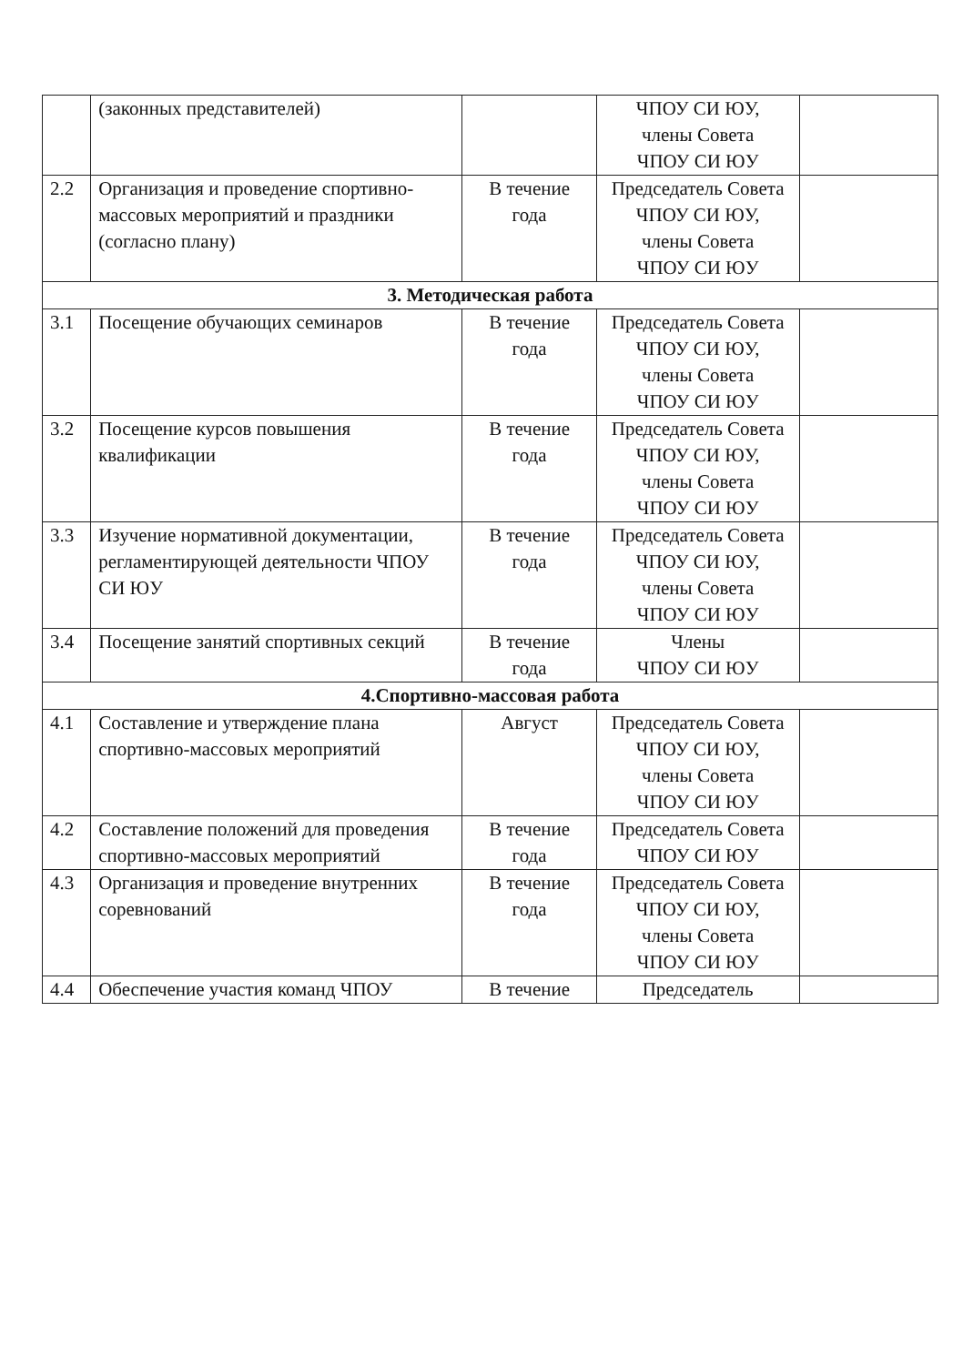| | (законных представителей) | | ЧПОУ СИ ЮУ, члены Совета ЧПОУ СИ ЮУ | |
| 2.2 | Организация и проведение спортивно-массовых мероприятий и праздники (согласно плану) | В течение года | Председатель Совета ЧПОУ СИ ЮУ, члены Совета ЧПОУ СИ ЮУ | |
| 3. Методическая работа | | | | |
| 3.1 | Посещение обучающих семинаров | В течение года | Председатель Совета ЧПОУ СИ ЮУ, члены Совета ЧПОУ СИ ЮУ | |
| 3.2 | Посещение курсов повышения квалификации | В течение года | Председатель Совета ЧПОУ СИ ЮУ, члены Совета ЧПОУ СИ ЮУ | |
| 3.3 | Изучение нормативной документации, регламентирующей деятельности ЧПОУ СИ ЮУ | В течение года | Председатель Совета ЧПОУ СИ ЮУ, члены Совета ЧПОУ СИ ЮУ | |
| 3.4 | Посещение занятий спортивных секций | В течение года | Члены ЧПОУ СИ ЮУ | |
| 4.Спортивно-массовая работа | | | | |
| 4.1 | Составление и утверждение плана спортивно-массовых мероприятий | Август | Председатель Совета ЧПОУ СИ ЮУ, члены Совета ЧПОУ СИ ЮУ | |
| 4.2 | Составление положений для проведения спортивно-массовых мероприятий | В течение года | Председатель Совета ЧПОУ СИ ЮУ | |
| 4.3 | Организация и проведение внутренних соревнований | В течение года | Председатель Совета ЧПОУ СИ ЮУ, члены Совета ЧПОУ СИ ЮУ | |
| 4.4 | Обеспечение участия команд ЧПОУ | В течение | Председатель | |